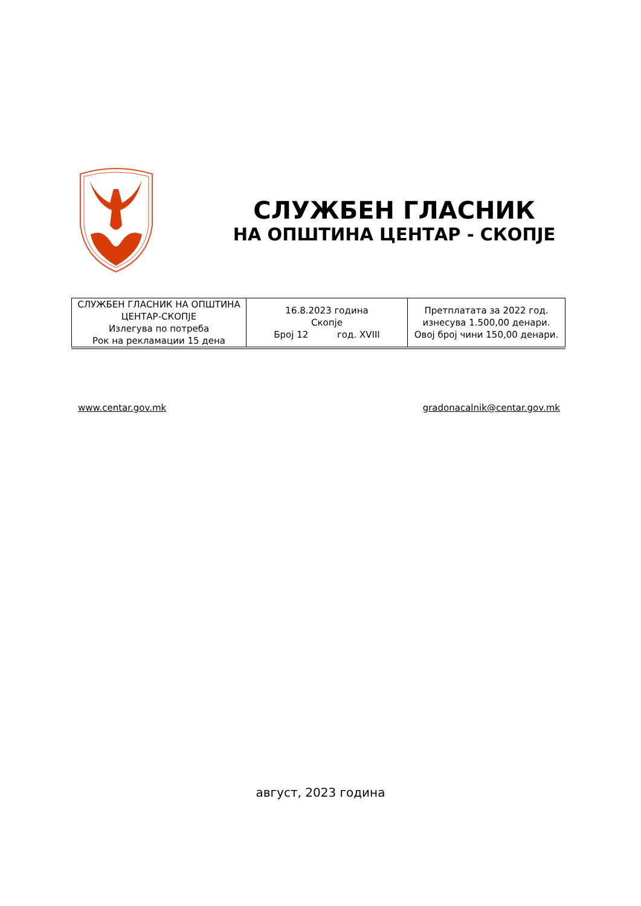СЛУЖБЕН ГЛАСНИК
НА ОПШТИНА ЦЕНТАР - СКОПЈЕ
| СЛУЖБЕН ГЛАСНИК НА ОПШТИНА ЦЕНТАР-СКОПЈЕ Излегува по потреба Рок на рекламации 15 дена | 16.8.2023 година Скопје Број 12 год. XVIII | Претплатата за 2022 год. изнесува 1.500,00 денари. Овој број чини 150,00 денари. |
www.centar.gov.mk gradonacalnik@centar.gov.mk
август, 2023 година